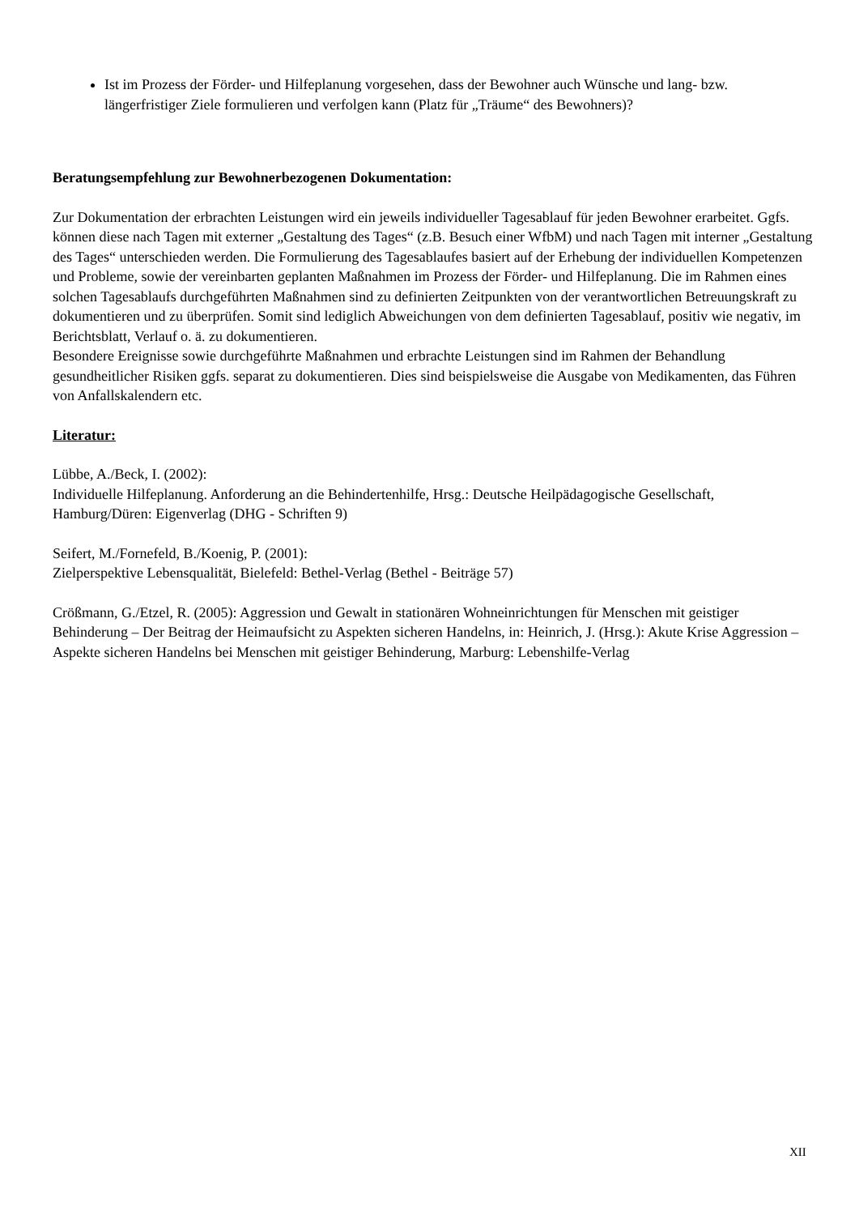Ist im Prozess der Förder- und Hilfeplanung vorgesehen, dass der Bewohner auch Wünsche und lang- bzw. längerfristiger Ziele formulieren und verfolgen kann (Platz für „Träume“ des Bewohners)?
Beratungsempfehlung zur Bewohnerbezogenen Dokumentation:
Zur Dokumentation der erbrachten Leistungen wird ein jeweils individueller Tagesablauf für jeden Bewohner erarbeitet. Ggfs. können diese nach Tagen mit externer „Gestaltung des Tages“ (z.B. Besuch einer WfbM) und nach Tagen mit interner „Gestaltung des Tages“ unterschieden werden. Die Formulierung des Tagesablaufes basiert auf der Erhebung der individuellen Kompetenzen und Probleme, sowie der vereinbarten geplanten Maßnahmen im Prozess der Förder- und Hilfeplanung. Die im Rahmen eines solchen Tagesablaufs durchgeführten Maßnahmen sind zu definierten Zeitpunkten von der verantwortlichen Betreuungskraft zu dokumentieren und zu überprüfen. Somit sind lediglich Abweichungen von dem definierten Tagesablauf, positiv wie negativ, im Berichtsblatt, Verlauf o. ä. zu dokumentieren.
Besondere Ereignisse sowie durchgeführte Maßnahmen und erbrachte Leistungen sind im Rahmen der Behandlung gesundheitlicher Risiken ggfs. separat zu dokumentieren. Dies sind beispielsweise die Ausgabe von Medikamenten, das Führen von Anfallskalendern etc.
Literatur:
Lübbe, A./Beck, I. (2002):
Individuelle Hilfeplanung. Anforderung an die Behindertenhilfe, Hrsg.: Deutsche Heilpädagogische Gesellschaft, Hamburg/Düren: Eigenverlag (DHG - Schriften 9)
Seifert, M./Fornefeld, B./Koenig, P. (2001):
Zielperspektive Lebensqualität, Bielefeld: Bethel-Verlag (Bethel - Beiträge 57)
Crößmann, G./Etzel, R. (2005): Aggression und Gewalt in stationären Wohneinrichtungen für Menschen mit geistiger Behinderung – Der Beitrag der Heimaufsicht zu Aspekten sicheren Handelns, in: Heinrich, J. (Hrsg.): Akute Krise Aggression – Aspekte sicheren Handelns bei Menschen mit geistiger Behinderung, Marburg: Lebenshilfe-Verlag
XII